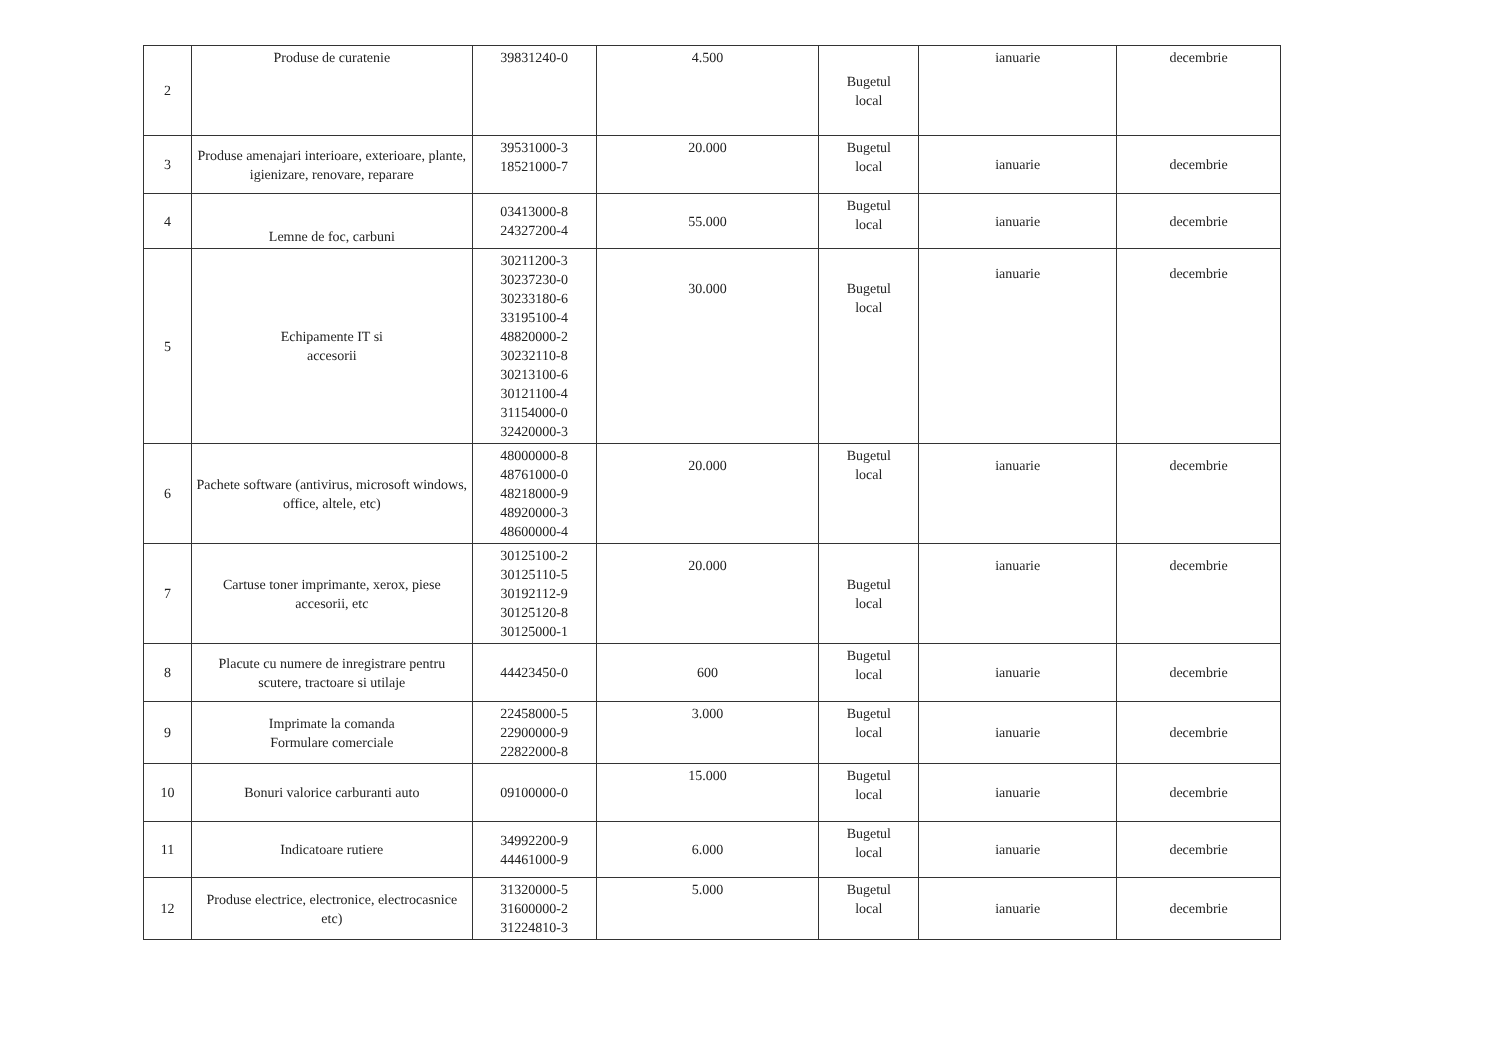| 2 | Produse de curatenie | 39831240-0 | 4.500 | Bugetul local | ianuarie | decembrie |
| 3 | Produse amenajari interioare, exterioare, plante, igienizare, renovare, reparare | 39531000-3 18521000-7 | 20.000 | Bugetul local | ianuarie | decembrie |
| 4 | Lemne de foc, carbuni | 03413000-8 24327200-4 | 55.000 | Bugetul local | ianuarie | decembrie |
| 5 | Echipamente IT si accesorii | 30211200-3 30237230-0 30233180-6 33195100-4 48820000-2 30232110-8 30213100-6 30121100-4 31154000-0 32420000-3 | 30.000 | Bugetul local | ianuarie | decembrie |
| 6 | Pachete software (antivirus, microsoft windows, office, altele, etc) | 48000000-8 48761000-0 48218000-9 48920000-3 48600000-4 | 20.000 | Bugetul local | ianuarie | decembrie |
| 7 | Cartuse toner imprimante, xerox, piese accesorii, etc | 30125100-2 30125110-5 30192112-9 30125120-8 30125000-1 | 20.000 | Bugetul local | ianuarie | decembrie |
| 8 | Placute cu numere de inregistrare pentru scutere, tractoare si utilaje | 44423450-0 | 600 | Bugetul local | ianuarie | decembrie |
| 9 | Imprimate la comanda Formulare comerciale | 22458000-5 22900000-9 22822000-8 | 3.000 | Bugetul local | ianuarie | decembrie |
| 10 | Bonuri valorice carburanti auto | 09100000-0 | 15.000 | Bugetul local | ianuarie | decembrie |
| 11 | Indicatoare rutiere | 34992200-9 44461000-9 | 6.000 | Bugetul local | ianuarie | decembrie |
| 12 | Produse electrice, electronice, electrocasnice etc) | 31320000-5 31600000-2 31224810-3 | 5.000 | Bugetul local | ianuarie | decembrie |